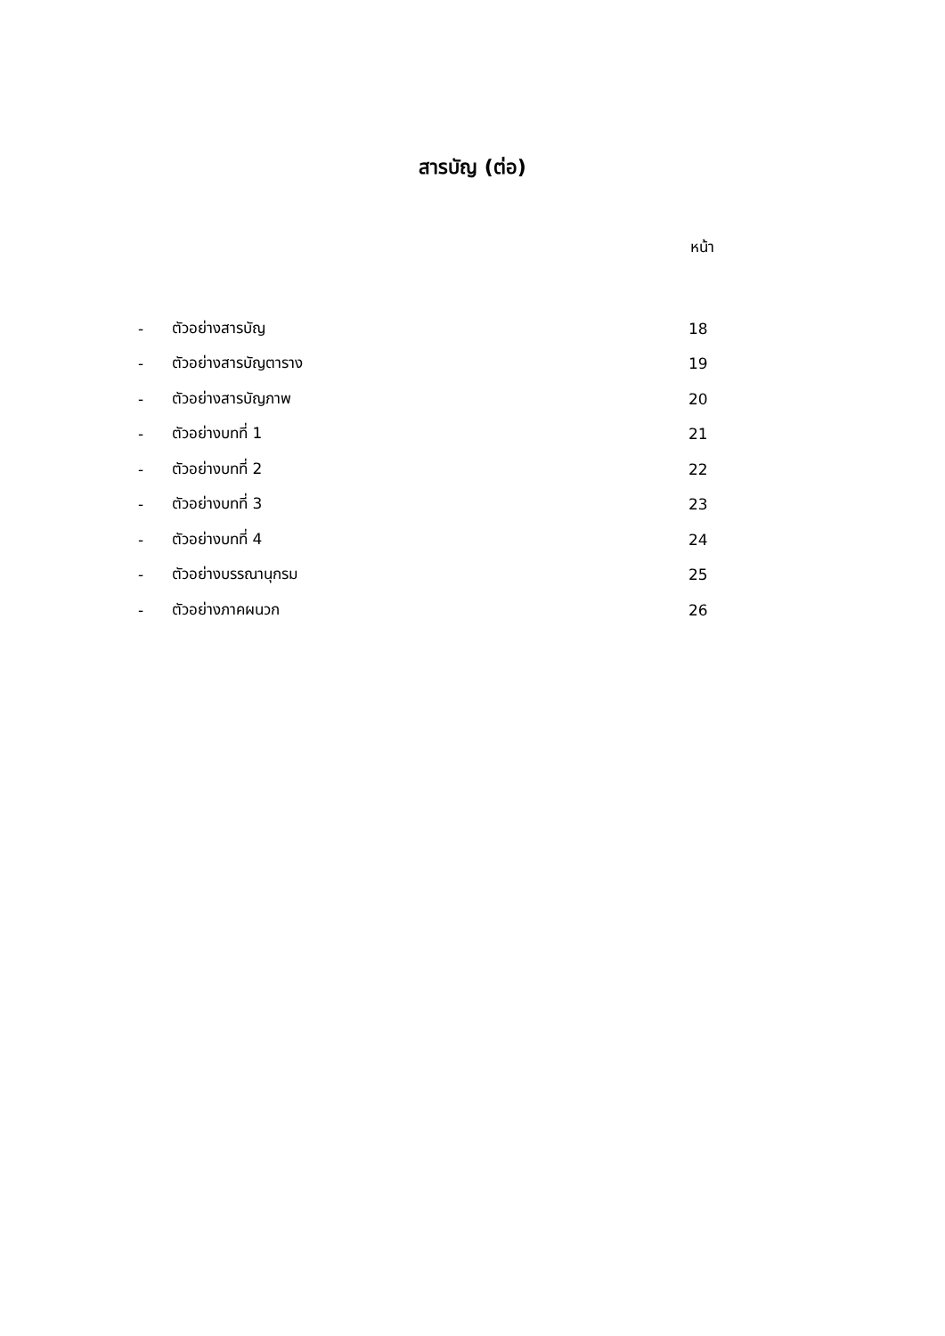สารบัญ (ต่อ)
หน้า
| - | ตัวอย่างสารบัญ | 18 |
| - | ตัวอย่างสารบัญตาราง | 19 |
| - | ตัวอย่างสารบัญภาพ | 20 |
| - | ตัวอย่างบทที่ 1 | 21 |
| - | ตัวอย่างบทที่ 2 | 22 |
| - | ตัวอย่างบทที่ 3 | 23 |
| - | ตัวอย่างบทที่ 4 | 24 |
| - | ตัวอย่างบรรณานุกรม | 25 |
| - | ตัวอย่างภาคผนวก | 26 |